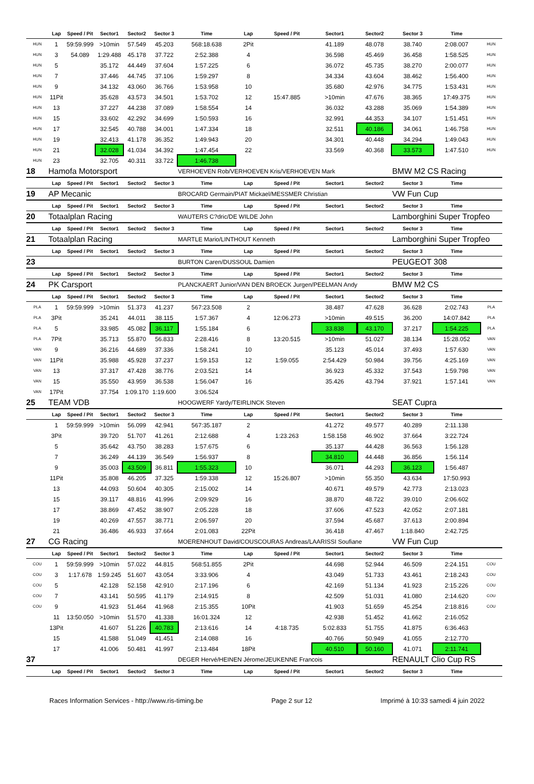| | Lap | Speed / Pit | Sector1 | Sector2 | Sector 3 | Time | Lap | Speed / Pit | Sector1 | Sector2 | Sector 3 | Time | |
| --- | --- | --- | --- | --- | --- | --- | --- | --- | --- | --- | --- | --- | --- |
| HUN | 1 | 59:59.999 | >10min | 57.549 | 45.203 | 568:18.638 | 2Pit | | 41.189 | 48.078 | 38.740 | 2:08.007 | HUN |
| HUN | 3 | 54.089 | 1:29.488 | 45.178 | 37.722 | 2:52.388 | 4 | | 36.598 | 45.469 | 36.458 | 1:58.525 | HUN |
| HUN | 5 | | 35.172 | 44.449 | 37.604 | 1:57.225 | 6 | | 36.072 | 45.735 | 38.270 | 2:00.077 | HUN |
| HUN | 7 | | 37.446 | 44.745 | 37.106 | 1:59.297 | 8 | | 34.334 | 43.604 | 38.462 | 1:56.400 | HUN |
| HUN | 9 | | 34.132 | 43.060 | 36.766 | 1:53.958 | 10 | | 35.680 | 42.976 | 34.775 | 1:53.431 | HUN |
| HUN | 11Pit | | 35.628 | 43.573 | 34.501 | 1:53.702 | 12 | 15:47.885 | >10min | 47.676 | 38.365 | 17:49.375 | HUN |
| HUN | 13 | | 37.227 | 44.238 | 37.089 | 1:58.554 | 14 | | 36.032 | 43.288 | 35.069 | 1:54.389 | HUN |
| HUN | 15 | | 33.602 | 42.292 | 34.699 | 1:50.593 | 16 | | 32.991 | 44.353 | 34.107 | 1:51.451 | HUN |
| HUN | 17 | | 32.545 | 40.788 | 34.001 | 1:47.334 | 18 | | 32.511 | 40.186 | 34.061 | 1:46.758 | HUN |
| HUN | 19 | | 32.413 | 41.178 | 36.352 | 1:49.943 | 20 | | 34.301 | 40.448 | 34.294 | 1:49.043 | HUN |
| HUN | 21 | | 32.028 | 41.034 | 34.392 | 1:47.454 | 22 | | 33.569 | 40.368 | 33.573 | 1:47.510 | HUN |
| HUN | 23 | | 32.705 | 40.311 | 33.722 | 1:46.738 | | | | | | | |
| 18 | Hamofa Motorsport | | | | | VERHOEVEN Rob/VERHOEVEN Kris/VERHOEVEN Mark | | | | | BMW M2 CS Racing | | |
| | Lap | Speed / Pit | Sector1 | Sector2 | Sector 3 | Time | Lap | Speed / Pit | Sector1 | Sector2 | Sector 3 | Time | |
| 19 | AP Mecanic | | | | | BROCARD Germain/PIAT Mickael/MESSMER Christian | | | | | VW Fun Cup | | |
| | Lap | Speed / Pit | Sector1 | Sector2 | Sector 3 | Time | Lap | Speed / Pit | Sector1 | Sector2 | Sector 3 | Time | |
| 20 | Totaalplan Racing | | | | | WAUTERS C?dric/DE WILDE John | | | | | Lamborghini Super Tropfeo | | |
| | Lap | Speed / Pit | Sector1 | Sector2 | Sector 3 | Time | Lap | Speed / Pit | Sector1 | Sector2 | Sector 3 | Time | |
| 21 | Totaalplan Racing | | | | | MARTLE Mario/LINTHOUT Kenneth | | | | | Lamborghini Super Tropfeo | | |
| | Lap | Speed / Pit | Sector1 | Sector2 | Sector 3 | Time | Lap | Speed / Pit | Sector1 | Sector2 | Sector 3 | Time | |
| 23 | | | | | | BURTON Caren/DUSSOUL Damien | | | | | PEUGEOT 308 | | |
| | Lap | Speed / Pit | Sector1 | Sector2 | Sector 3 | Time | Lap | Speed / Pit | Sector1 | Sector2 | Sector 3 | Time | |
| 24 | PK Carsport | | | | | PLANCKAERT Junior/VAN DEN BROECK Jurgen/PEELMAN Andy | | | | | BMW M2 CS | | |
| | Lap | Speed / Pit | Sector1 | Sector2 | Sector 3 | Time | Lap | Speed / Pit | Sector1 | Sector2 | Sector 3 | Time | |
| PLA | 1 | 59:59.999 | >10min | 51.373 | 41.237 | 567:23.508 | 2 | | 38.487 | 47.628 | 36.628 | 2:02.743 | PLA |
| PLA | 3Pit | | 35.241 | 44.011 | 38.115 | 1:57.367 | 4 | 12:06.273 | >10min | 49.515 | 36.200 | 14:07.842 | PLA |
| PLA | 5 | | 33.985 | 45.082 | 36.117 | 1:55.184 | 6 | | 33.838 | 43.170 | 37.217 | 1:54.225 | PLA |
| PLA | 7Pit | | 35.713 | 55.870 | 56.833 | 2:28.416 | 8 | 13:20.515 | >10min | 51.027 | 38.134 | 15:28.052 | VAN |
| VAN | 9 | | 36.216 | 44.689 | 37.336 | 1:58.241 | 10 | | 35.123 | 45.014 | 37.493 | 1:57.630 | VAN |
| VAN | 11Pit | | 35.988 | 45.928 | 37.237 | 1:59.153 | 12 | 1:59.055 | 2:54.429 | 50.984 | 39.756 | 4:25.169 | VAN |
| VAN | 13 | | 37.317 | 47.428 | 38.776 | 2:03.521 | 14 | | 36.923 | 45.332 | 37.543 | 1:59.798 | VAN |
| VAN | 15 | | 35.550 | 43.959 | 36.538 | 1:56.047 | 16 | | 35.426 | 43.794 | 37.921 | 1:57.141 | VAN |
| VAN | 17Pit | | 37.754 | 1:09.170 | 1:19.600 | 3:06.524 | | | | | | | |
| 25 | TEAM VDB | | | | | HOOGWERF Yardy/TEIRLINCK Steven | | | | | SEAT Cupra | | |
| | Lap | Speed / Pit | Sector1 | Sector2 | Sector 3 | Time | Lap | Speed / Pit | Sector1 | Sector2 | Sector 3 | Time | |
| | 1 | 59:59.999 | >10min | 56.099 | 42.941 | 567:35.187 | 2 | | 41.272 | 49.577 | 40.289 | 2:11.138 | |
| | 3Pit | | 39.720 | 51.707 | 41.261 | 2:12.688 | 4 | 1:23.263 | 1:58.158 | 46.902 | 37.664 | 3:22.724 | |
| | 5 | | 35.642 | 43.750 | 38.283 | 1:57.675 | 6 | | 35.137 | 44.428 | 36.563 | 1:56.128 | |
| | 7 | | 36.249 | 44.139 | 36.549 | 1:56.937 | 8 | | 34.810 | 44.448 | 36.856 | 1:56.114 | |
| | 9 | | 35.003 | 43.509 | 36.811 | 1:55.323 | 10 | | 36.071 | 44.293 | 36.123 | 1:56.487 | |
| | 11Pit | | 35.808 | 46.205 | 37.325 | 1:59.338 | 12 | 15:26.807 | >10min | 55.350 | 43.634 | 17:50.993 | |
| | 13 | | 44.093 | 50.604 | 40.305 | 2:15.002 | 14 | | 40.671 | 49.579 | 42.773 | 2:13.023 | |
| | 15 | | 39.117 | 48.816 | 41.996 | 2:09.929 | 16 | | 38.870 | 48.722 | 39.010 | 2:06.602 | |
| | 17 | | 38.869 | 47.452 | 38.907 | 2:05.228 | 18 | | 37.606 | 47.523 | 42.052 | 2:07.181 | |
| | 19 | | 40.269 | 47.557 | 38.771 | 2:06.597 | 20 | | 37.594 | 45.687 | 37.613 | 2:00.894 | |
| | 21 | | 36.486 | 46.933 | 37.664 | 2:01.083 | 22Pit | | 36.418 | 47.467 | 1:18.840 | 2:42.725 | |
| 27 | CG Racing | | | | | MOERENHOUT David/COUSCOURAS Andreas/LAARISSI Soufiane | | | | | VW Fun Cup | | |
| | Lap | Speed / Pit | Sector1 | Sector2 | Sector 3 | Time | Lap | Speed / Pit | Sector1 | Sector2 | Sector 3 | Time | |
| COU | 1 | 59:59.999 | >10min | 57.022 | 44.815 | 568:51.855 | 2Pit | | 44.698 | 52.944 | 46.509 | 2:24.151 | COU |
| COU | 3 | 1:17.678 | 1:59.245 | 51.607 | 43.054 | 3:33.906 | 4 | | 43.049 | 51.733 | 43.461 | 2:18.243 | COU |
| COU | 5 | | 42.128 | 52.158 | 42.910 | 2:17.196 | 6 | | 42.169 | 51.134 | 41.923 | 2:15.226 | COU |
| COU | 7 | | 43.141 | 50.595 | 41.179 | 2:14.915 | 8 | | 42.509 | 51.031 | 41.080 | 2:14.620 | COU |
| COU | 9 | | 41.923 | 51.464 | 41.968 | 2:15.355 | 10Pit | | 41.903 | 51.659 | 45.254 | 2:18.816 | COU |
| | 11 | 13:50.050 | >10min | 51.570 | 41.338 | 16:01.324 | 12 | | 42.938 | 51.452 | 41.662 | 2:16.052 | |
| | 13Pit | | 41.607 | 51.226 | 40.783 | 2:13.616 | 14 | 4:18.735 | 5:02.833 | 51.755 | 41.875 | 6:36.463 | |
| | 15 | | 41.588 | 51.049 | 41.451 | 2:14.088 | 16 | | 40.766 | 50.949 | 41.055 | 2:12.770 | |
| | 17 | | 41.006 | 50.481 | 41.997 | 2:13.484 | 18Pit | | 40.510 | 50.160 | 41.071 | 2:11.741 | |
| 37 | | | | | | DEGER Hervé/HEINEN Jérome/JEUKENNE Francois | | | | | RENAULT Clio Cup RS | | |
| | Lap | Speed / Pit | Sector1 | Sector2 | Sector 3 | Time | Lap | Speed / Pit | Sector1 | Sector2 | Sector 3 | Time | |
Races Information Services - http://www.ris-timing.be Page 2 sur 12 Imprimé à 10:33 samedi 4 juin 2022